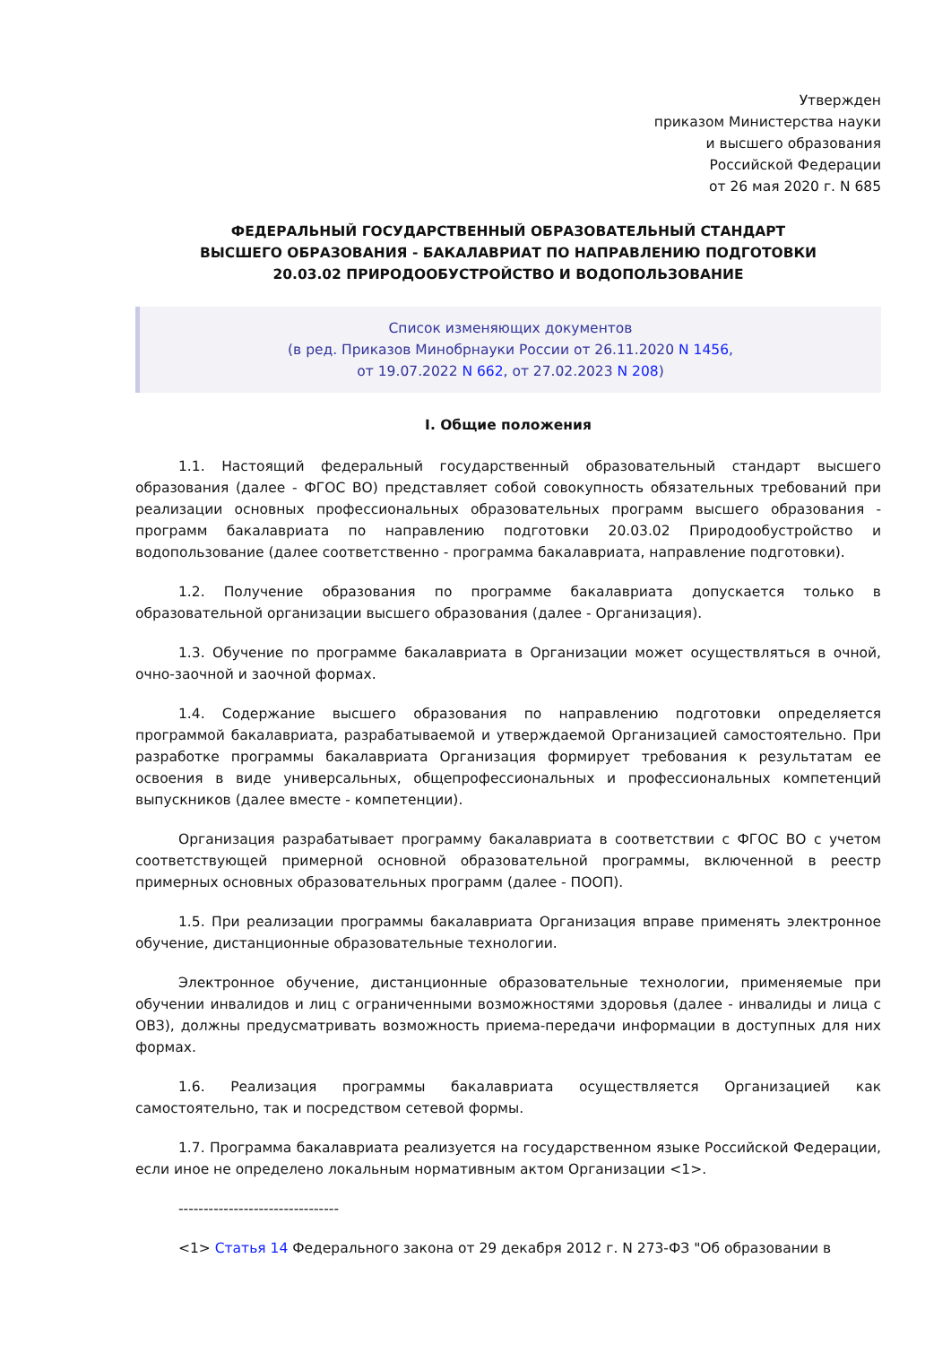Утвержден
приказом Министерства науки
и высшего образования
Российской Федерации
от 26 мая 2020 г. N 685
ФЕДЕРАЛЬНЫЙ ГОСУДАРСТВЕННЫЙ ОБРАЗОВАТЕЛЬНЫЙ СТАНДАРТ
ВЫСШЕГО ОБРАЗОВАНИЯ - БАКАЛАВРИАТ ПО НАПРАВЛЕНИЮ ПОДГОТОВКИ
20.03.02 ПРИРОДООБУСТРОЙСТВО И ВОДОПОЛЬЗОВАНИЕ
Список изменяющих документов
(в ред. Приказов Минобрнауки России от 26.11.2020 N 1456,
от 19.07.2022 N 662, от 27.02.2023 N 208)
I. Общие положения
1.1. Настоящий федеральный государственный образовательный стандарт высшего образования (далее - ФГОС ВО) представляет собой совокупность обязательных требований при реализации основных профессиональных образовательных программ высшего образования - программ бакалавриата по направлению подготовки 20.03.02 Природообустройство и водопользование (далее соответственно - программа бакалавриата, направление подготовки).
1.2. Получение образования по программе бакалавриата допускается только в образовательной организации высшего образования (далее - Организация).
1.3. Обучение по программе бакалавриата в Организации может осуществляться в очной, очно-заочной и заочной формах.
1.4. Содержание высшего образования по направлению подготовки определяется программой бакалавриата, разрабатываемой и утверждаемой Организацией самостоятельно. При разработке программы бакалавриата Организация формирует требования к результатам ее освоения в виде универсальных, общепрофессиональных и профессиональных компетенций выпускников (далее вместе - компетенции).
Организация разрабатывает программу бакалавриата в соответствии с ФГОС ВО с учетом соответствующей примерной основной образовательной программы, включенной в реестр примерных основных образовательных программ (далее - ПООП).
1.5. При реализации программы бакалавриата Организация вправе применять электронное обучение, дистанционные образовательные технологии.
Электронное обучение, дистанционные образовательные технологии, применяемые при обучении инвалидов и лиц с ограниченными возможностями здоровья (далее - инвалиды и лица с ОВЗ), должны предусматривать возможность приема-передачи информации в доступных для них формах.
1.6. Реализация программы бакалавриата осуществляется Организацией как самостоятельно, так и посредством сетевой формы.
1.7. Программа бакалавриата реализуется на государственном языке Российской Федерации, если иное не определено локальным нормативным актом Организации <1>.
--------------------------------
<1> Статья 14 Федерального закона от 29 декабря 2012 г. N 273-ФЗ "Об образовании в